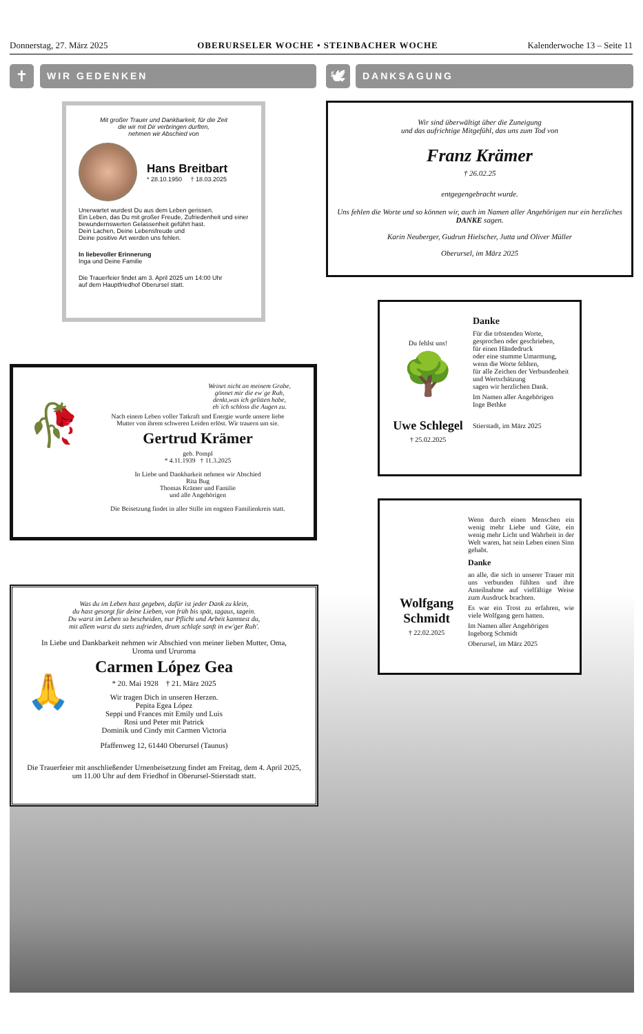Donnerstag, 27. März 2025 OBERURSELER WOCHE • STEINBACHER WOCHE Kalenderwoche 13 – Seite 11
✝ WIR GEDENKEN 🕊 DANKSAGUNG
Mit großer Trauer und Dankbarkeit, für die Zeit
die wir mit Dir verbringen durften,
nehmen wir Abschied von
Hans Breitbart
* 28.10.1950 † 18.03.2025
Unerwartet wurdest Du aus dem Leben gerissen.
Ein Leben, das Du mit großer Freude, Zufriedenheit und einer bewundernswerten Gelassenheit geführt hast.
Dein Lachen, Deine Lebensfreude und
Deine positive Art werden uns fehlen.
In liebevoller Erinnerung
Inga und Deine Familie
Die Trauerfeier findet am 3. April 2025 um 14:00 Uhr
auf dem Hauptfriedhof Oberursel statt.
Wir sind überwältigt über die Zuneigung
und das aufrichtige Mitgefühl, das uns zum Tod von
Franz Krämer
† 26.02.25
entgegengebracht wurde.
Uns fehlen die Worte und so können wir, auch im Namen aller Angehörigen nur ein herzliches DANKE sagen.
Karin Neuberger, Gudrun Hielscher, Jutta und Oliver Müller
Oberursel, im März 2025
Du fehlst uns!
🌳
Uwe Schlegel
† 25.02.2025
Danke
Für die tröstenden Worte,
gesprochen oder geschrieben,
für einen Händedruck
oder eine stumme Umarmung,
wenn die Worte fehlten,
für alle Zeichen der Verbundenheit
und Wertschätzung
sagen wir herzlichen Dank.
Im Namen aller Angehörigen
Inge Bethke
Stierstadt, im März 2025
🥀
Weinet nicht an meinem Grabe,
gönnet mir die ew´ge Ruh,
denkt,was ich gelitten habe,
eh´ich schloss die Augen zu.
Nach einem Leben voller Tatkraft und Energie wurde unsere liebe
Mutter von ihrem schweren Leiden erlöst. Wir trauern um sie.
Gertrud Krämer
geb. Pompl
* 4.11.1939 † 11.3.2025
In Liebe und Dankbarkeit nehmen wir Abschied
Rita Bug
Thomas Krämer und Familie
und alle Angehörigen
Die Beisetzung findet in aller Stille im engsten Familienkreis statt.
Wolfgang
Schmidt
† 22.02.2025
Wenn durch einen Menschen ein wenig mehr Liebe und Güte, ein wenig mehr Licht und Wahrheit in der Welt waren, hat sein Leben einen Sinn gehabt.
Danke
an alle, die sich in unserer Trauer mit uns verbunden fühlten und ihre Anteilnahme auf vielfältige Weise zum Ausdruck brachten.
Es war ein Trost zu erfahren, wie viele Wolfgang gern hatten.
Im Namen aller Angehörigen
Ingeborg Schmidt
Oberursel, im März 2025
Was du im Leben hast gegeben, dafür ist jeder Dank zu klein,
du hast gesorgt für deine Lieben, von früh bis spät, tagaus, tagein.
Du warst im Leben so bescheiden, nur Pflicht und Arbeit kanntest du,
mit allem warst du stets zufrieden, drum schlafe sanft in ew'ger Ruh'.
In Liebe und Dankbarkeit nehmen wir Abschied von meiner lieben Mutter, Oma,
Uroma und Ururoma
🙏
Carmen López Gea
* 20. Mai 1928 † 21. März 2025
Wir tragen Dich in unseren Herzen.
Pepita Egea López
Seppi und Frances mit Emily und Luis
Rosi und Peter mit Patrick
Dominik und Cindy mit Carmen Victoria
Pfaffenweg 12, 61440 Oberursel (Taunus)
Die Trauerfeier mit anschließender Urnenbeisetzung findet am Freitag, dem 4. April 2025,
um 11.00 Uhr auf dem Friedhof in Oberursel-Stierstadt statt.